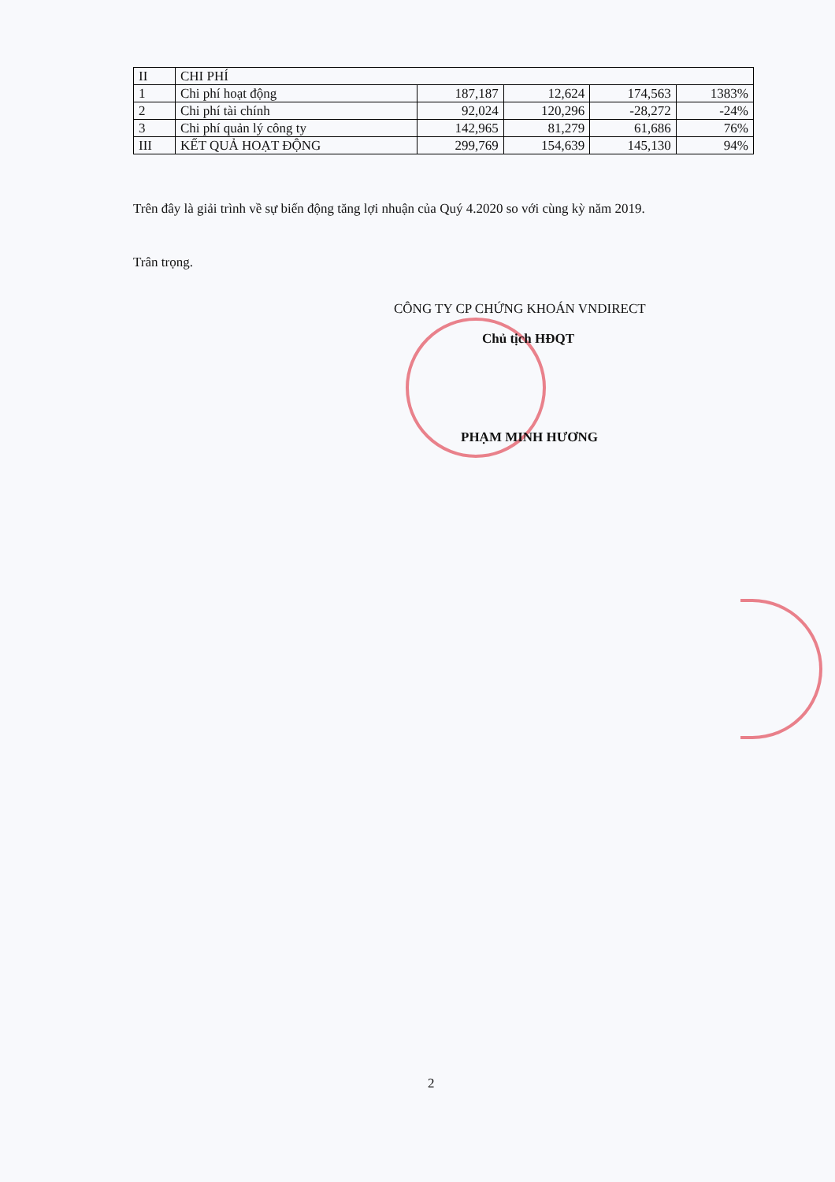| II | CHI PHÍ | | | | |
| 1 | Chi phí hoạt động | 187,187 | 12,624 | 174,563 | 1383% |
| 2 | Chi phí tài chính | 92,024 | 120,296 | -28,272 | -24% |
| 3 | Chi phí quản lý công ty | 142,965 | 81,279 | 61,686 | 76% |
| III | KẾT QUẢ HOẠT ĐỘNG | 299,769 | 154,639 | 145,130 | 94% |
Trên đây là giải trình về sự biến động tăng lợi nhuận của Quý 4.2020 so với cùng kỳ năm 2019.
Trân trọng.
CÔNG TY CP CHỨNG KHOÁN VNDIRECT
Chủ tịch HĐQT
PHẠM MINH HƯƠNG
2